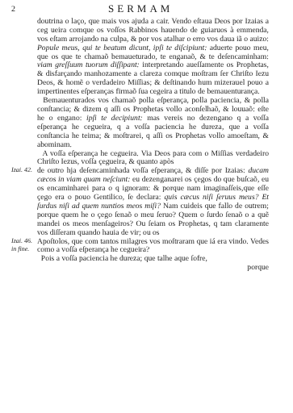2 SERMAM
doutrina o laço, que mais vos ajuda a cair. Vendo eſtaua Deos por Izaias a ceg ueira comque os voſſos Rabbinos hauendo de guiaruos à emmenda, vos eſtam arrojando na culpa, & por vos atalhar o erro vos daua iã o auizo: Popule meus, qui te beatum dicunt, ipſi te diſcipiunt: aduerte pouo meu, que os que te chamaõ bemaueturado, te enganaõ, & te deſencaminham: viam greſſuum tuorum diſſipant: interpretando aueſſamente os Prophetas, & disfarçando manhozamente a clareza comque moſtram ſer Chriſto Iezu Deos, & homẽ o verdadeiro Miſſias; & deſtinando hum mizerauel pouo a impertinentes eſperanças firmaõ ſua cegeira a titulo de bemauenturança.
Bemauenturados vos chamaõ polla eſperança, polla paciencia, & polla conſtancia; & dizem q aſſi os Prophetas vollo aconſelhaõ, & louuaõ: eſte he o engano: ipſi te decipiunt: mas vereis no dezengano q a voſſa eſperança he cegueira, q a voſſa paciencia he dureza, que a voſſa conſtancia he teima; & moſtrarei, q aſſi os Prophetas vollo amoeſtam, & abominam.
A voſſa eſperança he cegueira. Via Deos para com o Miſſias verdadeiro Chriſto Iezus, voſſa çegueira, & quanto apòs
Izai. 42.
de outro hja deſencaminhada voſſa eſperança, & diſſe por Izaias: ducam cæcos in viam quam neſciunt: eu dezenganarei os çegos do que buſcaõ, eu os encaminharei para o q ignoram: & porque nam imaginaſſeis,que eſſe çego era o pouo Gentilico, ſe declara: quis cæcus niſi ſeruus meus? Et ſurdus niſi ad quem nuntios meos miſi? Nam cuideis que fallo de outrem; porque quem he o çego ſenaõ o meu ſeruo? Quem o ſurdo ſenaõ o a quẽ mandei os meos menſageiros? Ou ſeiam os Prophetas, q tam claramente vos diſſeram quando hauia de vir; ou os
Izai. 46. in fine.
Apoſtolos, que com tantos milagres vos moſtraram que iá era vindo. Vedes como a voſſa eſperança he cegueira?
Pois a voſſa paciencia he dureza; que talhe aque ſofre,
porque